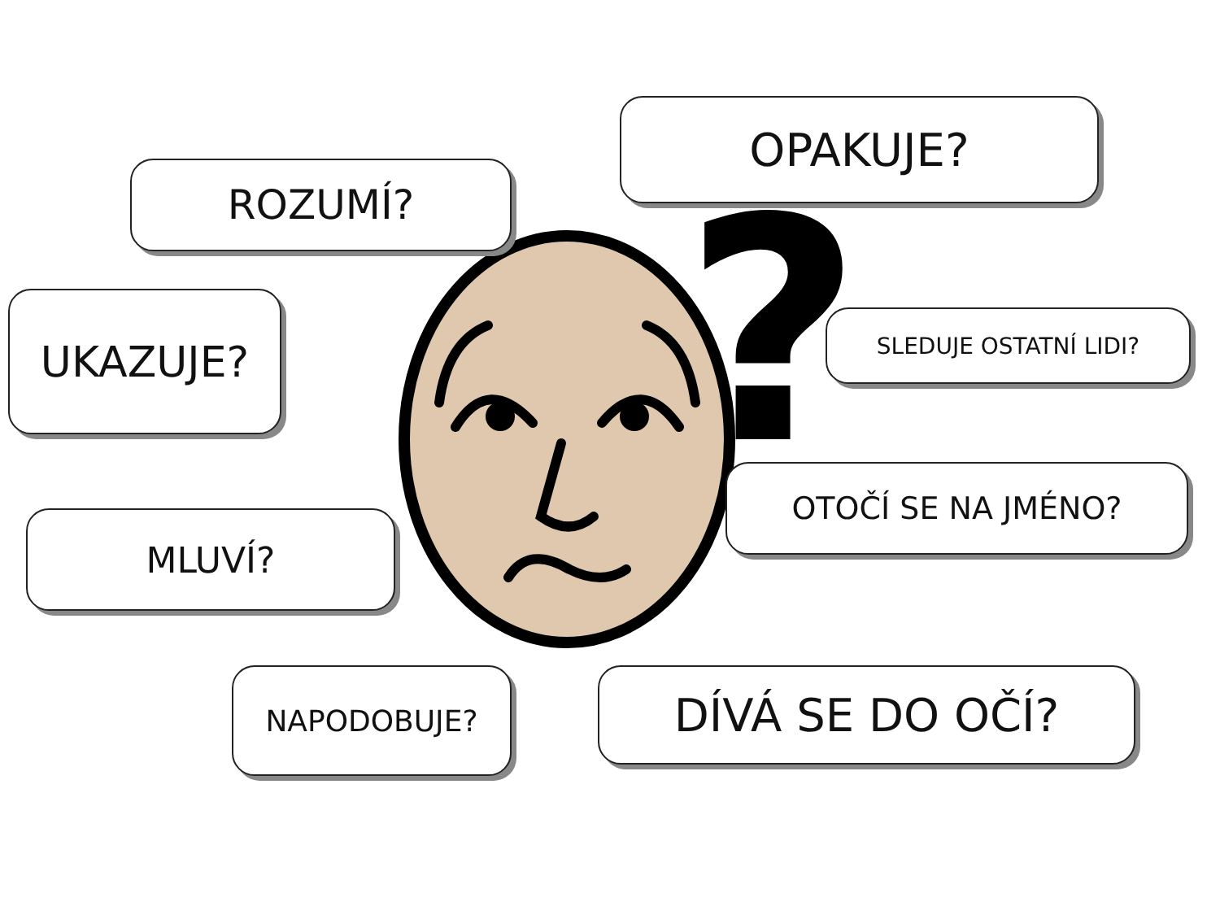?
ROZUMÍ?
OPAKUJE?
UKAZUJE? SLEDUJE OSTATNÍ LIDI?
OTOČÍ SE NA JMÉNO?
MLUVÍ?
NAPODOBUJE? DÍVÁ SE DO OČÍ?